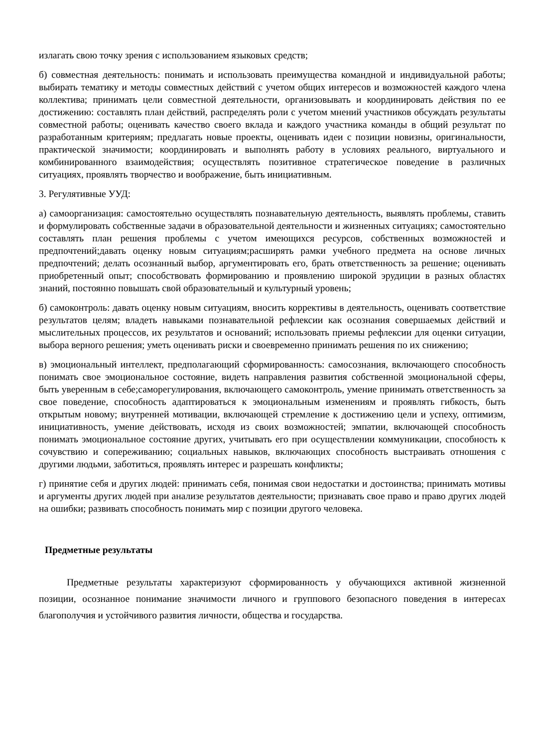излагать свою точку зрения с использованием языковых средств;
б) совместная деятельность: понимать и использовать преимущества командной и индивидуальной работы; выбирать тематику и методы совместных действий с учетом общих интересов и возможностей каждого члена коллектива; принимать цели совместной деятельности, организовывать и координировать действия по ее достижению: составлять план действий, распределять роли с учетом мнений участников обсуждать результаты совместной работы; оценивать качество своего вклада и каждого участника команды в общий результат по разработанным критериям; предлагать новые проекты, оценивать идеи с позиции новизны, оригинальности, практической значимости; координировать и выполнять работу в условиях реального, виртуального и комбинированного взаимодействия; осуществлять позитивное стратегическое поведение в различных ситуациях, проявлять творчество и воображение, быть инициативным.
3. Регулятивные УУД:
а) самоорганизация: самостоятельно осуществлять познавательную деятельность, выявлять проблемы, ставить и формулировать собственные задачи в образовательной деятельности и жизненных ситуациях; самостоятельно составлять план решения проблемы с учетом имеющихся ресурсов, собственных возможностей и предпочтений;давать оценку новым ситуациям;расширять рамки учебного предмета на основе личных предпочтений; делать осознанный выбор, аргументировать его, брать ответственность за решение; оценивать приобретенный опыт; способствовать формированию и проявлению широкой эрудиции в разных областях знаний, постоянно повышать свой образовательный и культурный уровень;
б) самоконтроль: давать оценку новым ситуациям, вносить коррективы в деятельность, оценивать соответствие результатов целям; владеть навыками познавательной рефлексии как осознания совершаемых действий и мыслительных процессов, их результатов и оснований; использовать приемы рефлексии для оценки ситуации, выбора верного решения; уметь оценивать риски и своевременно принимать решения по их снижению;
в) эмоциональный интеллект, предполагающий сформированность: самосознания, включающего способность понимать свое эмоциональное состояние, видеть направления развития собственной эмоциональной сферы, быть уверенным в себе;саморегулирования, включающего самоконтроль, умение принимать ответственность за свое поведение, способность адаптироваться к эмоциональным изменениям и проявлять гибкость, быть открытым новому; внутренней мотивации, включающей стремление к достижению цели и успеху, оптимизм, инициативность, умение действовать, исходя из своих возможностей; эмпатии, включающей способность понимать эмоциональное состояние других, учитывать его при осуществлении коммуникации, способность к сочувствию и сопереживанию; социальных навыков, включающих способность выстраивать отношения с другими людьми, заботиться, проявлять интерес и разрешать конфликты;
г) принятие себя и других людей: принимать себя, понимая свои недостатки и достоинства; принимать мотивы и аргументы других людей при анализе результатов деятельности; признавать свое право и право других людей на ошибки; развивать способность понимать мир с позиции другого человека.
Предметные результаты
Предметные результаты характеризуют сформированность у обучающихся активной жизненной позиции, осознанное понимание значимости личного и группового безопасного поведения в интересах благополучия и устойчивого развития личности, общества и государства.